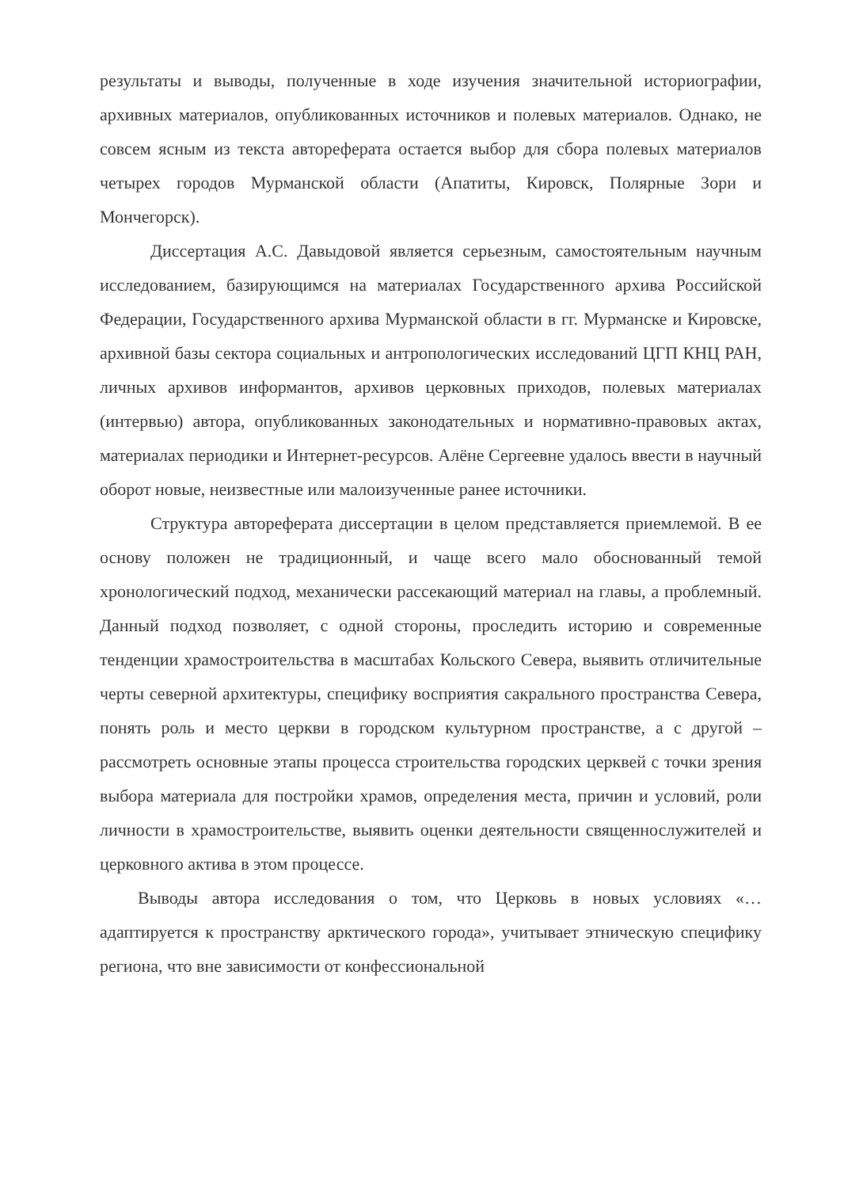результаты и выводы, полученные в ходе изучения значительной историографии, архивных материалов, опубликованных источников и полевых материалов. Однако, не совсем ясным из текста автореферата остается выбор для сбора полевых материалов четырех городов Мурманской области (Апатиты, Кировск, Полярные Зори и Мончегорск).
Диссертация А.С. Давыдовой является серьезным, самостоятельным научным исследованием, базирующимся на материалах Государственного архива Российской Федерации, Государственного архива Мурманской области в гг. Мурманске и Кировске, архивной базы сектора социальных и антропологических исследований ЦГП КНЦ РАН, личных архивов информантов, архивов церковных приходов, полевых материалах (интервью) автора, опубликованных законодательных и нормативно-правовых актах, материалах периодики и Интернет-ресурсов. Алёне Сергеевне удалось ввести в научный оборот новые, неизвестные или малоизученные ранее источники.
Структура автореферата диссертации в целом представляется приемлемой. В ее основу положен не традиционный, и чаще всего мало обоснованный темой хронологический подход, механически рассекающий материал на главы, а проблемный. Данный подход позволяет, с одной стороны, проследить историю и современные тенденции храмостроительства в масштабах Кольского Севера, выявить отличительные черты северной архитектуры, специфику восприятия сакрального пространства Севера, понять роль и место церкви в городском культурном пространстве, а с другой – рассмотреть основные этапы процесса строительства городских церквей с точки зрения выбора материала для постройки храмов, определения места, причин и условий, роли личности в храмостроительстве, выявить оценки деятельности священнослужителей и церковного актива в этом процессе.
Выводы автора исследования о том, что Церковь в новых условиях «… адаптируется к пространству арктического города», учитывает этническую специфику региона, что вне зависимости от конфессиональной